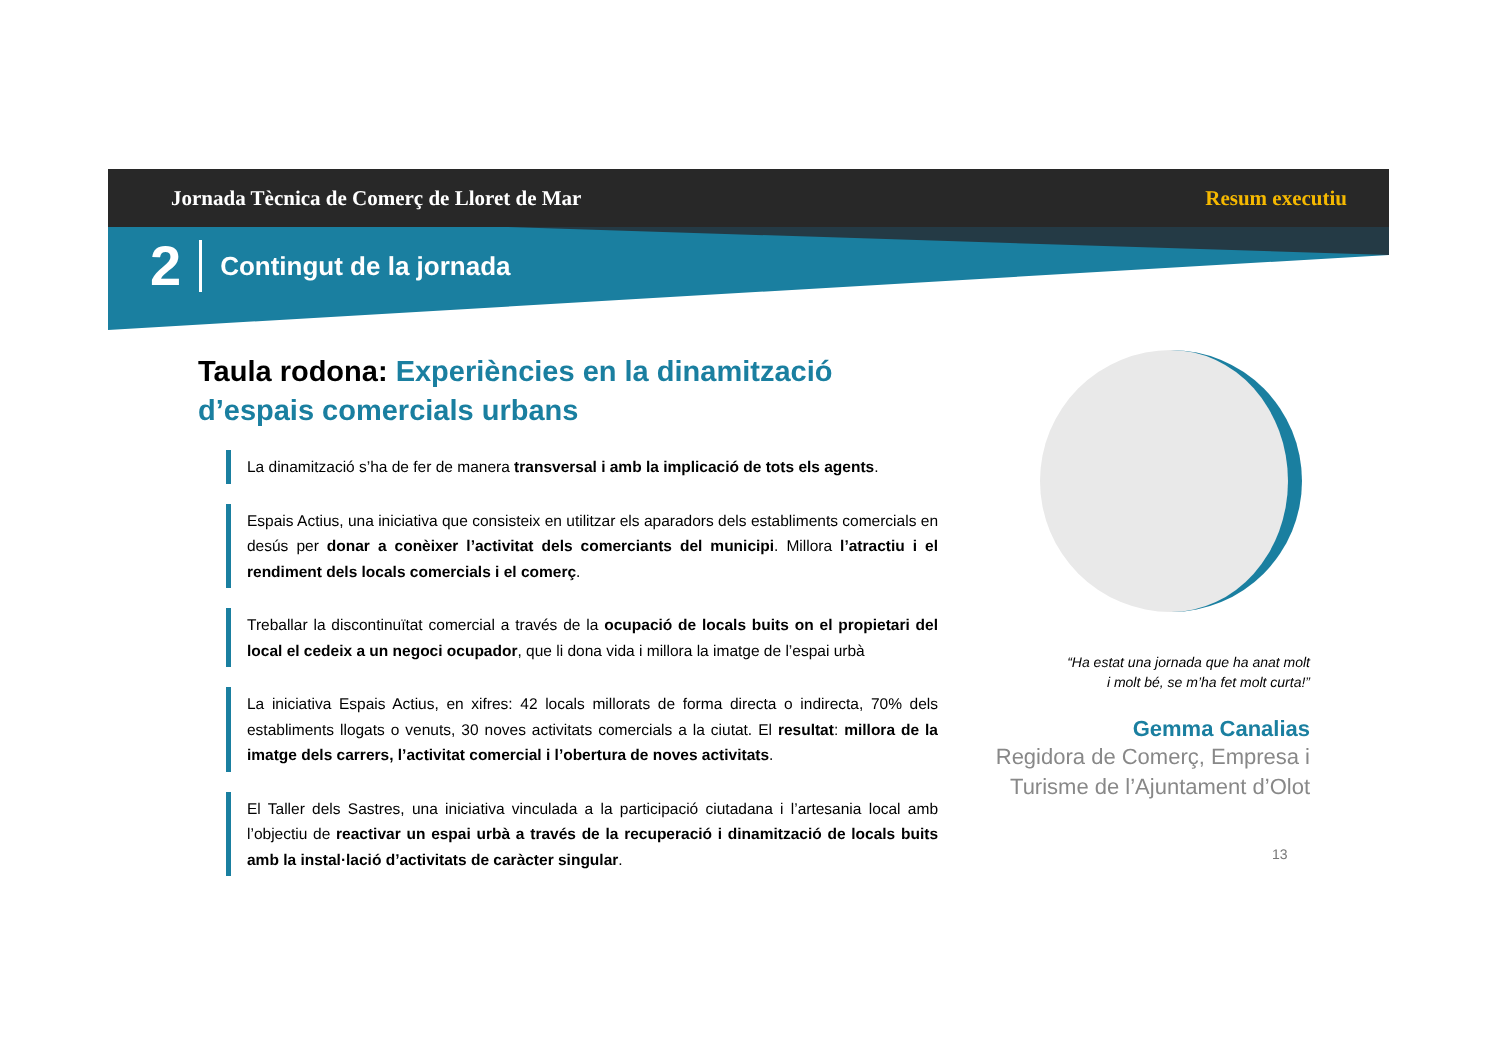Jornada Tècnica de Comerç de Lloret de Mar Resum executiu
2 Contingut de la jornada
Taula rodona: Experiències en la dinamització d’espais comercials urbans
La dinamització s’ha de fer de manera transversal i amb la implicació de tots els agents.
Espais Actius, una iniciativa que consisteix en utilitzar els aparadors dels establiments comercials en desús per donar a conèixer l’activitat dels comerciants del municipi. Millora l’atractiu i el rendiment dels locals comercials i el comerç.
Treballar la discontinuïtat comercial a través de la ocupació de locals buits on el propietari del local el cedeix a un negoci ocupador, que li dona vida i millora la imatge de l’espai urbà
La iniciativa Espais Actius, en xifres: 42 locals millorats de forma directa o indirecta, 70% dels establiments llogats o venuts, 30 noves activitats comercials a la ciutat. El resultat: millora de la imatge dels carrers, l’activitat comercial i l’obertura de noves activitats.
El Taller dels Sastres, una iniciativa vinculada a la participació ciutadana i l’artesania local amb l’objectiu de reactivar un espai urbà a través de la recuperació i dinamització de locals buits amb la instal·lació d’activitats de caràcter singular.
“Ha estat una jornada que ha anat molt
i molt bé, se m’ha fet molt curta!”
Gemma Canalias
Regidora de Comerç, Empresa i Turisme de l’Ajuntament d’Olot
13